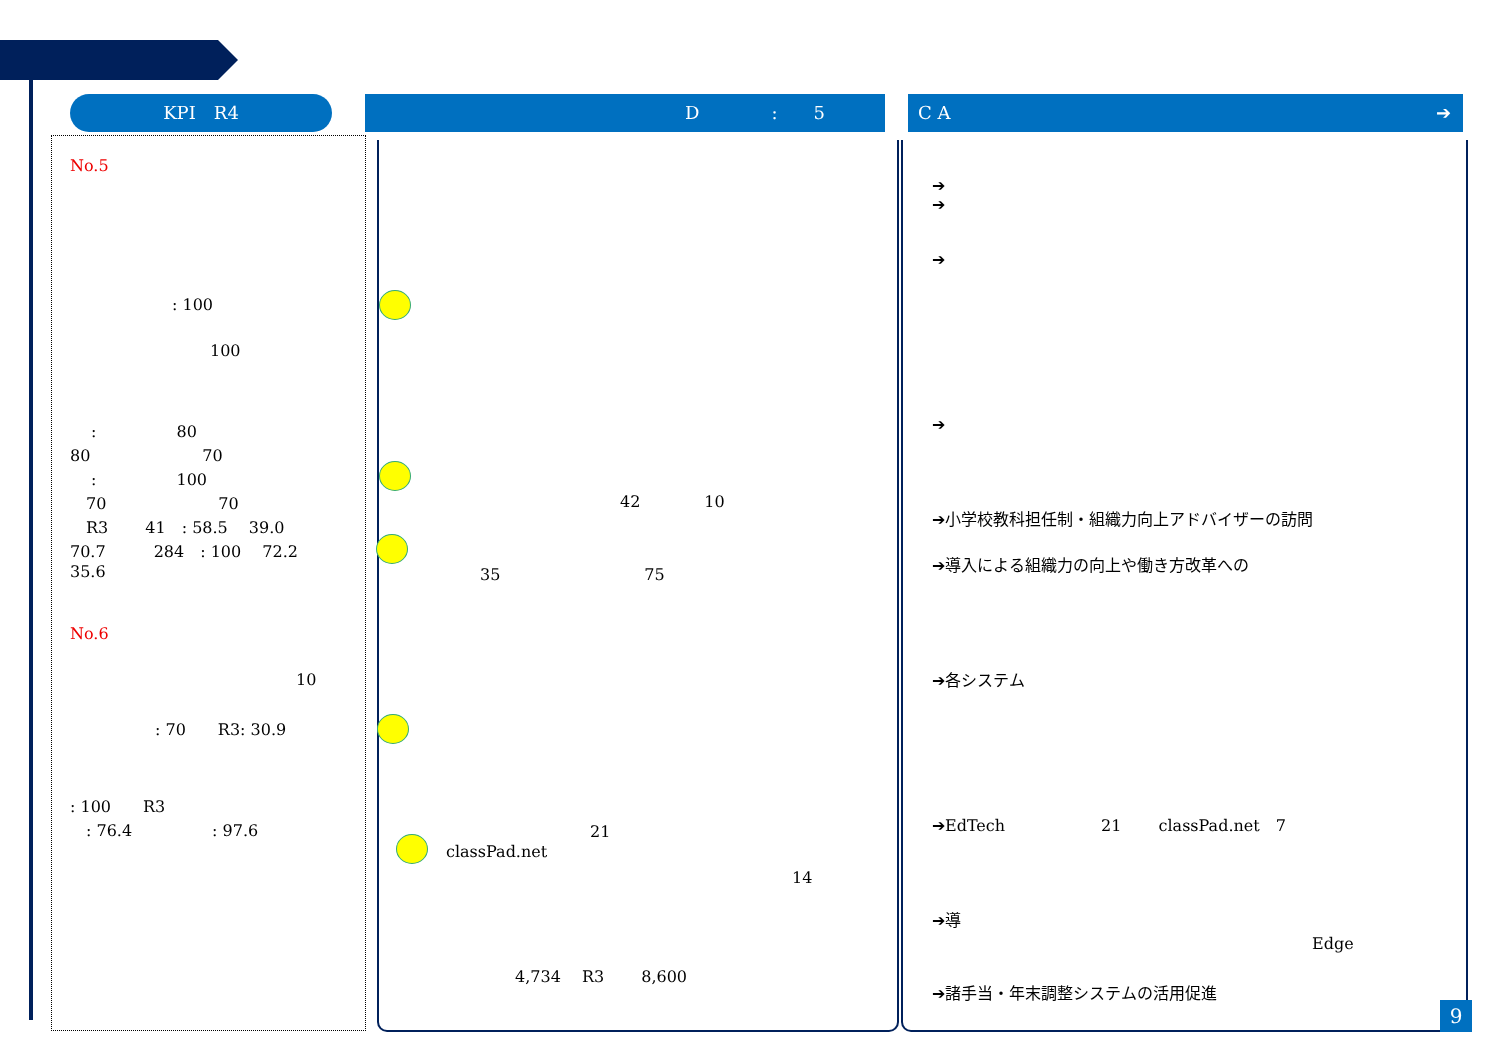KPI　R4 D　　　　:　　5 C A　　　　　　　　　　　　　　　　　　　　　　　　　　　➔
No.5
: 100
100
　 :　　　　　80
80　　　　　　　70
　 :　　　　　100
　70　　　　　　　70
　R3　　 41　: 58.5　 39.0
70.7　　　284　: 100　 72.2
35.6
No.6
10
: 70　　R3: 30.9
: 100　　R3
　: 76.4　　　　　: 97.6
42　　　　10
35　　　　　　　　　75
　　　　　　　　　21
classPad.net
14
4,734　 R3　　 8,600
➔
➔
➔
➔
➔小学校教科担任制・組織力向上アドバイザーの訪問
➔導入による組織力の向上や働き方改革への
➔各システム
➔EdTech　　　　　　21　　 classPad.net　7
➔導
Edge
➔諸手当・年末調整システムの活用促進
9